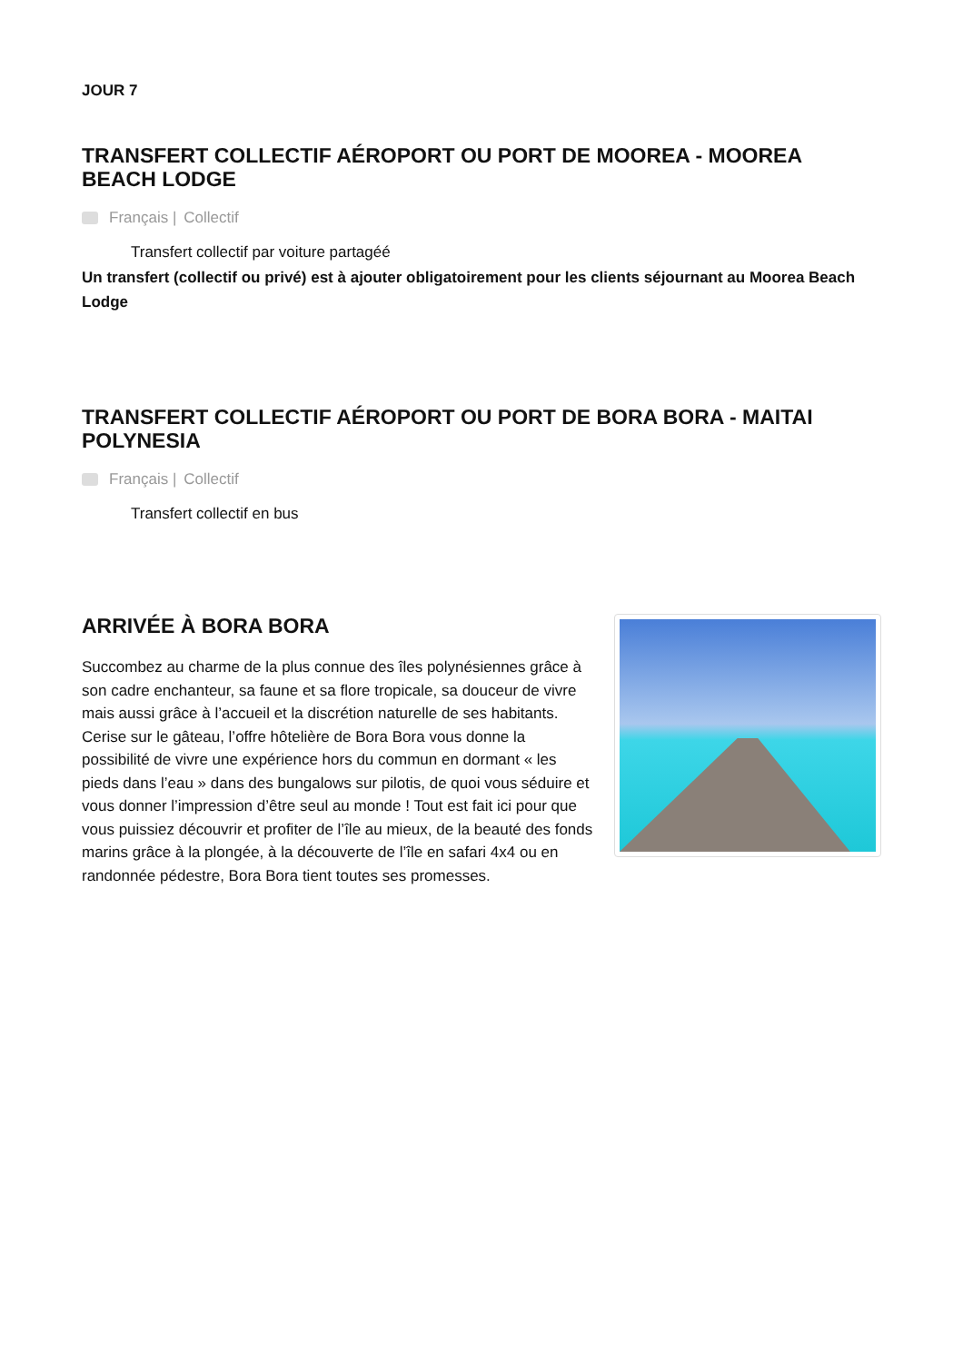JOUR 7
TRANSFERT COLLECTIF AÉROPORT OU PORT DE MOOREA - MOOREA BEACH LODGE
Français | Collectif
Transfert collectif par voiture partagéé
Un transfert (collectif ou privé) est à ajouter obligatoirement pour les clients séjournant au Moorea Beach Lodge
TRANSFERT COLLECTIF AÉROPORT OU PORT DE BORA BORA - MAITAI POLYNESIA
Français | Collectif
Transfert collectif en bus
ARRIVÉE À BORA BORA
Succombez au charme de la plus connue des îles polynésiennes grâce à son cadre enchanteur, sa faune et sa flore tropicale, sa douceur de vivre mais aussi grâce à l’accueil et la discrétion naturelle de ses habitants. Cerise sur le gâteau, l’offre hôtelière de Bora Bora vous donne la possibilité de vivre une expérience hors du commun en dormant « les pieds dans l’eau » dans des bungalows sur pilotis, de quoi vous séduire et vous donner l’impression d’être seul au monde ! Tout est fait ici pour que vous puissiez découvrir et profiter de l’île au mieux, de la beauté des fonds marins grâce à la plongée, à la découverte de l’île en safari 4x4 ou en randonnée pédestre, Bora Bora tient toutes ses promesses.